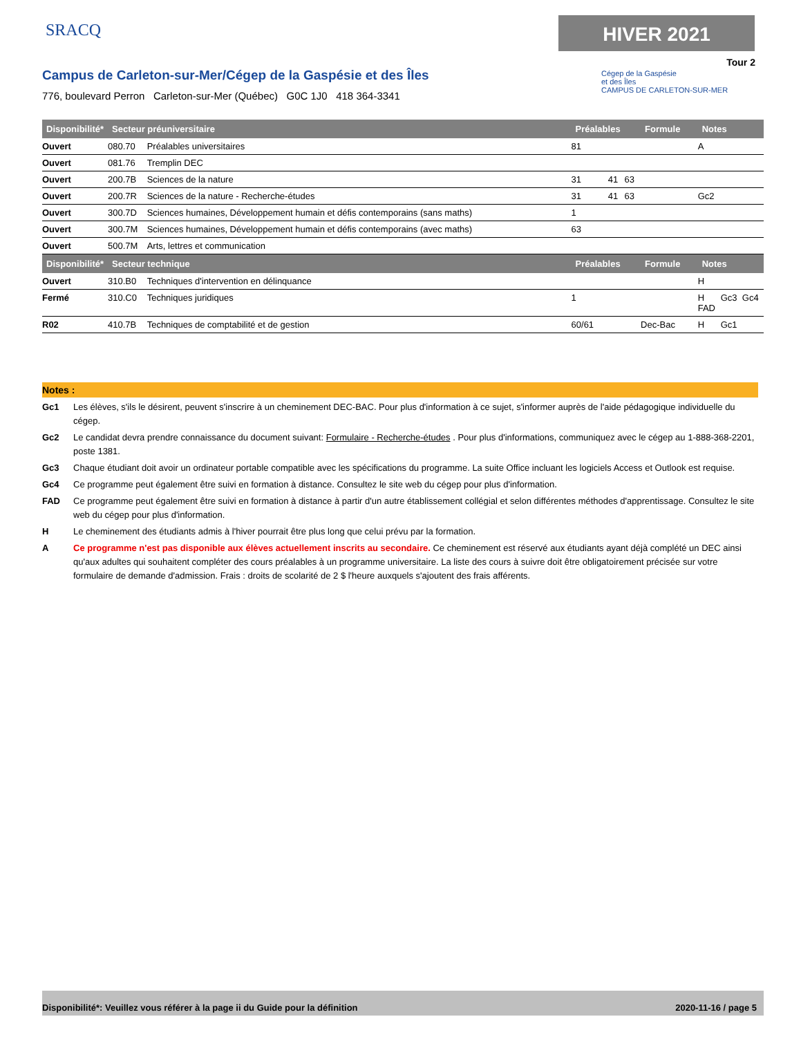SRACQ HIVER 2021
Tour 2
Campus de Carleton-sur-Mer/Cégep de la Gaspésie et des Îles
776, boulevard Perron Carleton-sur-Mer (Québec) G0C 1J0 418 364-3341
Cégep de la Gaspésie
et des Îles
CAMPUS DE CARLETON-SUR-MER
| Disponibilité* | Secteur préuniversitaire | | Préalables | | | Formule | Notes | | |
| --- | --- | --- | --- | --- | --- | --- | --- | --- | --- |
| Ouvert | 080.70 | Préalables universitaires | 81 | | | | A | | |
| Ouvert | 081.76 | Tremplin DEC | | | | | | | |
| Ouvert | 200.7B | Sciences de la nature | 31 | 41 | 63 | | | | |
| Ouvert | 200.7R | Sciences de la nature - Recherche-études | 31 | 41 | 63 | | Gc2 | | |
| Ouvert | 300.7D | Sciences humaines, Développement humain et défis contemporains (sans maths) | 1 | | | | | | |
| Ouvert | 300.7M | Sciences humaines, Développement humain et défis contemporains (avec maths) | 63 | | | | | | |
| Ouvert | 500.7M | Arts, lettres et communication | | | | | | | |
| Disponibilité* | Secteur technique | | Préalables | | | Formule | Notes | | |
| Ouvert | 310.B0 | Techniques d'intervention en délinquance | | | | | H | | |
| Fermé | 310.C0 | Techniques juridiques | 1 | | | | H FAD | Gc3 | Gc4 |
| R02 | 410.7B | Techniques de comptabilité et de gestion | 60/61 | | | Dec-Bac | H | Gc1 | |
Notes :
Gc1 Les élèves, s'ils le désirent, peuvent s'inscrire à un cheminement DEC-BAC. Pour plus d'information à ce sujet, s'informer auprès de l'aide pédagogique individuelle du cégep.
Gc2 Le candidat devra prendre connaissance du document suivant: Formulaire - Recherche-études . Pour plus d'informations, communiquez avec le cégep au 1-888-368-2201, poste 1381.
Gc3 Chaque étudiant doit avoir un ordinateur portable compatible avec les spécifications du programme. La suite Office incluant les logiciels Access et Outlook est requise.
Gc4 Ce programme peut également être suivi en formation à distance. Consultez le site web du cégep pour plus d'information.
FAD Ce programme peut également être suivi en formation à distance à partir d'un autre établissement collégial et selon différentes méthodes d'apprentissage. Consultez le site web du cégep pour plus d'information.
H Le cheminement des étudiants admis à l'hiver pourrait être plus long que celui prévu par la formation.
A Ce programme n'est pas disponible aux élèves actuellement inscrits au secondaire. Ce cheminement est réservé aux étudiants ayant déjà complété un DEC ainsi qu'aux adultes qui souhaitent compléter des cours préalables à un programme universitaire. La liste des cours à suivre doit être obligatoirement précisée sur votre formulaire de demande d'admission. Frais : droits de scolarité de 2 $ l'heure auxquels s'ajoutent des frais afférents.
Disponibilité*: Veuillez vous référer à la page ii du Guide pour la définition 2020-11-16 / page 5